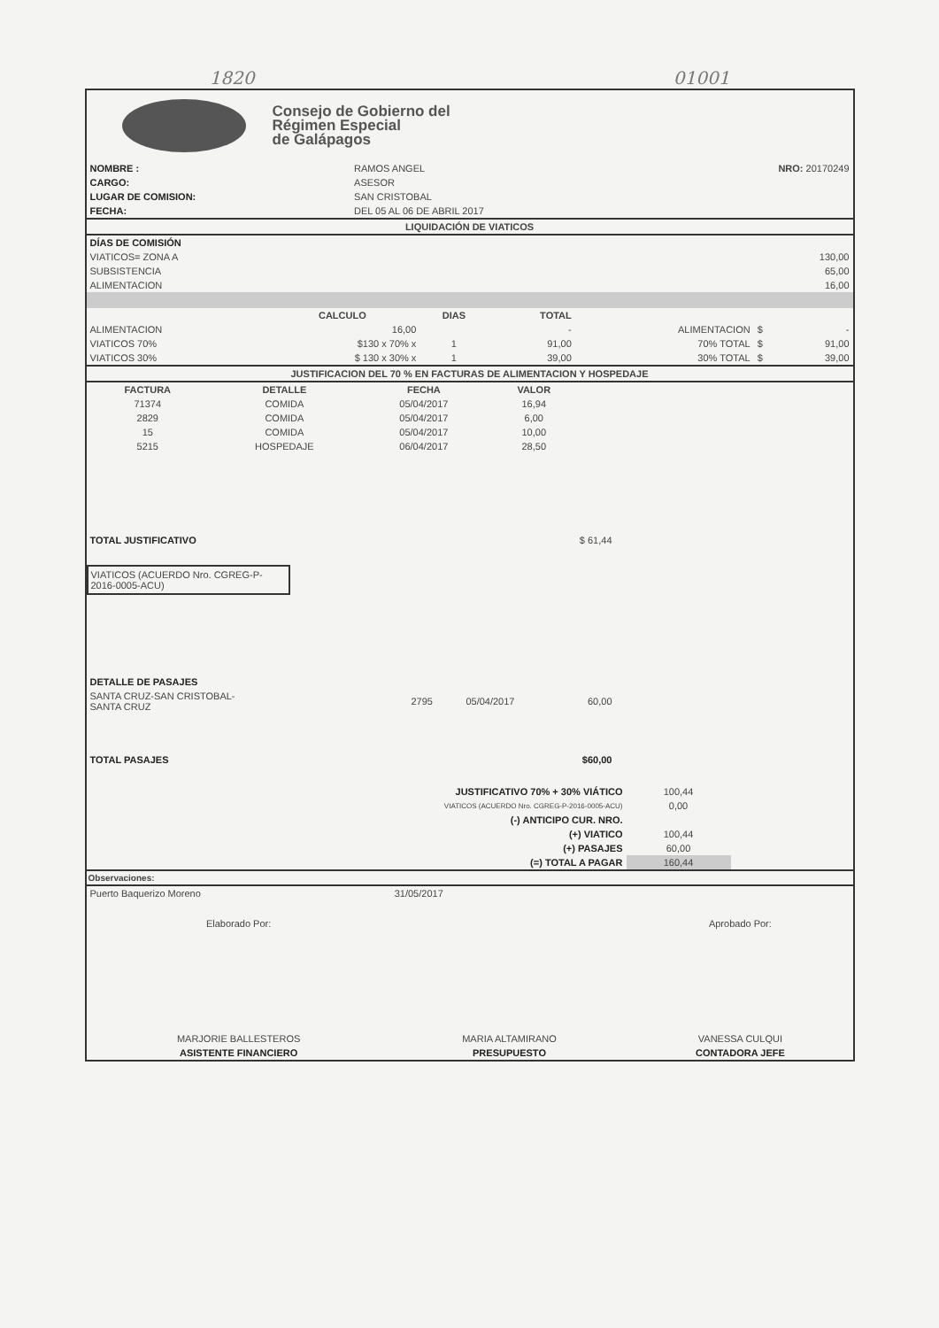1820 01001
Consejo de Gobierno del
Régimen Especial
de Galápagos
| NOMBRE : | RAMOS ANGEL | NRO: 20170249 |
| CARGO: | ASESOR | |
| LUGAR DE COMISION: | SAN CRISTOBAL | |
| FECHA: | DEL 05 AL 06 DE ABRIL 2017 | |
LIQUIDACIÓN DE VIATICOS
| DÍAS DE COMISIÓN | |
| VIATICOS= ZONA A | 130,00 |
| SUBSISTENCIA | 65,00 |
| ALIMENTACION | 16,00 |
| | CALCULO | DIAS | TOTAL | | | |
| --- | --- | --- | --- | --- | --- | --- |
| ALIMENTACION | 16,00 | | - | ALIMENTACION | $ | - |
| VIATICOS 70% | $130 x 70% x | 1 | 91,00 | 70% TOTAL | $ | 91,00 |
| VIATICOS 30% | $ 130 x 30% x | 1 | 39,00 | 30% TOTAL | $ | 39,00 |
JUSTIFICACION DEL 70 % EN FACTURAS DE ALIMENTACION Y HOSPEDAJE
| FACTURA | DETALLE | FECHA | VALOR | |
| --- | --- | --- | --- | --- |
| 71374 | COMIDA | 05/04/2017 | 16,94 | |
| 2829 | COMIDA | 05/04/2017 | 6,00 | |
| 15 | COMIDA | 05/04/2017 | 10,00 | |
| 5215 | HOSPEDAJE | 06/04/2017 | 28,50 | |
| TOTAL JUSTIFICATIVO | $ 61,44 | |
VIATICOS (ACUERDO Nro. CGREG-P-2016-0005-ACU)
| DETALLE DE PASAJES | | | | |
| SANTA CRUZ-SAN CRISTOBAL- SANTA CRUZ | 2795 | 05/04/2017 | 60,00 | |
| TOTAL PASAJES | | | $60,00 | |
| JUSTIFICATIVO 70% + 30% VIÁTICO | 100,44 | |
| VIATICOS (ACUERDO Nro. CGREG-P-2016-0005-ACU) | 0,00 | |
| (-) ANTICIPO CUR. NRO. | | |
| (+) VIATICO | 100,44 | |
| (+) PASAJES | 60,00 | |
| (=) TOTAL A PAGAR | 160,44 | |
Observaciones:
| Puerto Baquerizo Moreno | 31/05/2017 | |
| Elaborado Por: | | Aprobado Por: |
| MARJORIE BALLESTEROS | MARIA ALTAMIRANO | VANESSA CULQUI |
| ASISTENTE FINANCIERO | PRESUPUESTO | CONTADORA JEFE |